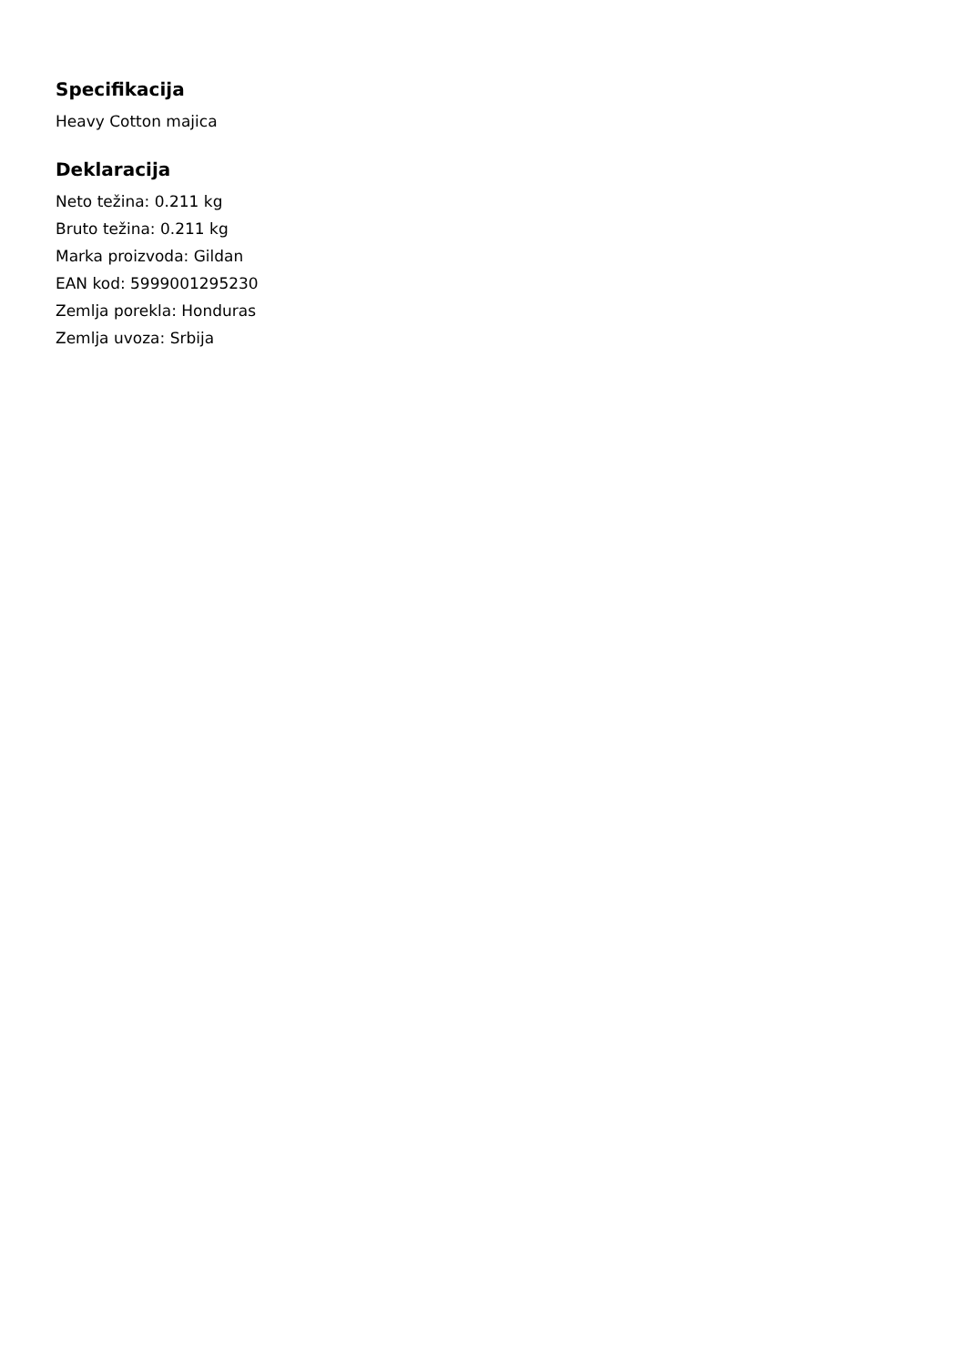Specifikacija
Heavy Cotton majica
Deklaracija
Neto težina: 0.211 kg
Bruto težina: 0.211 kg
Marka proizvoda: Gildan
EAN kod: 5999001295230
Zemlja porekla: Honduras
Zemlja uvoza: Srbija